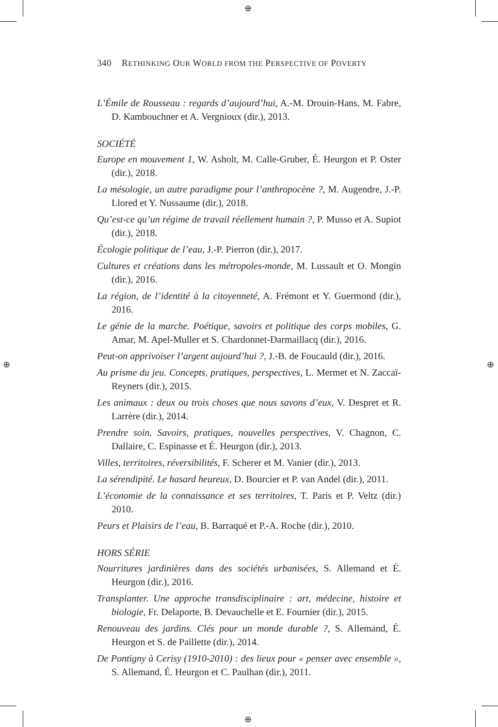⊕
⊕
⊕ ⊕
340 RETHINKING OUR WORLD FROM THE PERSPECTIVE OF POVERTY
L’Émile de Rousseau : regards d’aujourd’hui, A.-M. Drouin-Hans, M. Fabre, D. Kambouchner et A. Vergnioux (dir.), 2013.
SOCIÉTÉ
Europe en mouvement 1, W. Asholt, M. Calle-Gruber, É. Heurgon et P. Oster (dir.), 2018.
La mésologie, un autre paradigme pour l’anthropocène ?, M. Augendre, J.-P. Llored et Y. Nussaume (dir.), 2018.
Qu’est-ce qu’un régime de travail réellement humain ?, P. Musso et A. Supiot (dir.), 2018.
Écologie politique de l’eau, J.-P. Pierron (dir.), 2017.
Cultures et créations dans les métropoles-monde, M. Lussault et O. Mongin (dir.), 2016.
La région, de l’identité à la citoyenneté, A. Frémont et Y. Guermond (dir.), 2016.
Le génie de la marche. Poétique, savoirs et politique des corps mobiles, G. Amar, M. Apel-Muller et S. Chardonnet-Darmaillacq (dir.), 2016.
Peut-on apprivoiser l’argent aujourd’hui ?, J.-B. de Foucauld (dir.), 2016.
Au prisme du jeu. Concepts, pratiques, perspectives, L. Mermet et N. Zaccaï-Reyners (dir.), 2015.
Les animaux : deux ou trois choses que nous savons d’eux, V. Despret et R. Larrère (dir.), 2014.
Prendre soin. Savoirs, pratiques, nouvelles perspectives, V. Chagnon, C. Dallaire, C. Espinasse et É. Heurgon (dir.), 2013.
Villes, territoires, réversibilités, F. Scherer et M. Vanier (dir.), 2013.
La sérendipité. Le hasard heureux, D. Bourcier et P. van Andel (dir.), 2011.
L’économie de la connaissance et ses territoires, T. Paris et P. Veltz (dir.) 2010.
Peurs et Plaisirs de l’eau, B. Barraqué et P.-A. Roche (dir.), 2010.
HORS SÉRIE
Nourritures jardinières dans des sociétés urbanisées, S. Allemand et É. Heurgon (dir.), 2016.
Transplanter. Une approche transdisciplinaire : art, médecine, histoire et biologie, Fr. Delaporte, B. Devauchelle et E. Fournier (dir.), 2015.
Renouveau des jardins. Clés pour un monde durable ?, S. Allemand, É. Heurgon et S. de Paillette (dir.), 2014.
De Pontigny à Cerisy (1910-2010) : des lieux pour « penser avec ensemble », S. Allemand, É. Heurgon et C. Paulhan (dir.), 2011.